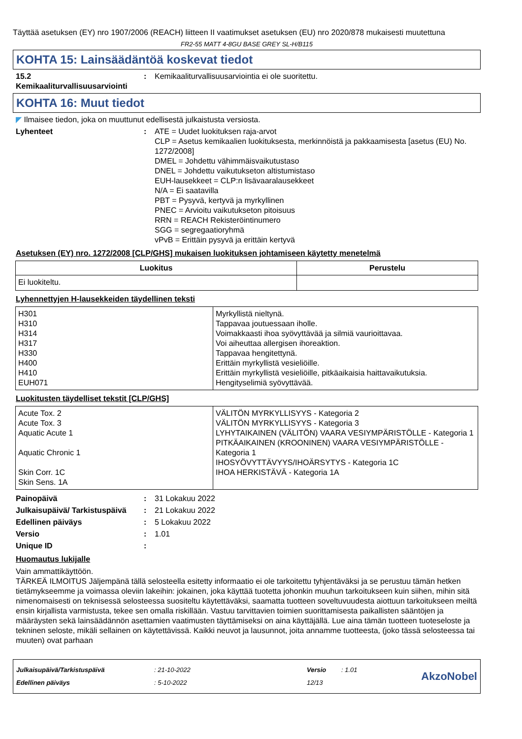Täyttää asetuksen (EY) nro 1907/2006 (REACH) liitteen II vaatimukset asetuksen (EU) nro 2020/878 mukaisesti muutettuna
FR2-55 MATT 4-8GU BASE GREY SL-H/B115
KOHTA 15: Lainsäädäntöä koskevat tiedot
15.2 Kemikaaliturvallisuusarviointi
: Kemikaaliturvallisuusarviointia ei ole suoritettu.
KOHTA 16: Muut tiedot
◤ Ilmaisee tiedon, joka on muuttunut edellisestä julkaistusta versiosta.
Lyhenteet : ATE = Uudet luokituksen raja-arvot
CLP = Asetus kemikaalien luokituksesta, merkinnöistä ja pakkaamisesta [asetus (EU) No. 1272/2008]
DMEL = Johdettu vähimmäisvaikutustaso
DNEL = Johdettu vaikutukseton altistumistaso
EUH-lausekkeet = CLP:n lisävaaralausekkeet
N/A = Ei saatavilla
PBT = Pysyvä, kertyvä ja myrkyllinen
PNEC = Arvioitu vaikutukseton pitoisuus
RRN = REACH Rekisteröintinumero
SGG = segregaatioryhmä
vPvB = Erittäin pysyvä ja erittäin kertyvä
Asetuksen (EY) nro. 1272/2008 [CLP/GHS] mukaisen luokituksen johtamiseen käytetty menetelmä
| Luokitus | Perustelu |
| --- | --- |
| Ei luokiteltu. | |
Lyhennettyjen H-lausekkeiden täydellinen teksti
| H301 H310 H314 H317 H330 H400 H410 EUH071 | Myrkyllistä nieltynä. Tappavaa joutuessaan iholle. Voimakkaasti ihoa syövyttävää ja silmiä vaurioittavaa. Voi aiheuttaa allergisen ihoreaktion. Tappavaa hengitettynä. Erittäin myrkyllistä vesieliöille. Erittäin myrkyllistä vesieliöille, pitkäaikaisia haittavaikutuksia. Hengityselimiä syövyttävää. |
Luokitusten täydelliset tekstit [CLP/GHS]
| Acute Tox. 2 Acute Tox. 3 Aquatic Acute 1 Aquatic Chronic 1 Skin Corr. 1C Skin Sens. 1A | VÄLITÖN MYRKYLLISYYS - Kategoria 2 VÄLITÖN MYRKYLLISYYS - Kategoria 3 LYHYTAIKAINEN (VÄLITÖN) VAARA VESIYMPÄRISTÖLLE - Kategoria 1 PITKÄAIKAINEN (KROONINEN) VAARA VESIYMPÄRISTÖLLE - Kategoria 1 IHOSYÖVYTTÄVYYS/IHOÄRSYTYS - Kategoria 1C IHOA HERKISTÄVÄ - Kategoria 1A |
Painopäivä : 31 Lokakuu 2022
Julkaisupäivä/ Tarkistuspäivä
: 21 Lokakuu 2022
Edellinen päiväys : 5 Lokakuu 2022
Versio : 1.01
Unique ID :
Huomautus lukijalle
Vain ammattikäyttöön.
TÄRKEÄ ILMOITUS Jäljempänä tällä selosteella esitetty informaatio ei ole tarkoitettu tyhjentäväksi ja se perustuu tämän hetken tietämykseemme ja voimassa oleviin lakeihin: jokainen, joka käyttää tuotetta johonkin muuhun tarkoitukseen kuin siihen, mihin sitä nimenomaisesti on teknisessä selosteessa suositeltu käytettäväksi, saamatta tuotteen soveltuvuudesta aiottuun tarkoitukseen meiltä ensin kirjallista varmistusta, tekee sen omalla riskillään. Vastuu tarvittavien toimien suorittamisesta paikallisten sääntöjen ja määräysten sekä lainsäädännön asettamien vaatimusten täyttämiseksi on aina käyttäjällä. Lue aina tämän tuotteen tuoteseloste ja tekninen seloste, mikäli sellainen on käytettävissä. Kaikki neuvot ja lausunnot, joita annamme tuotteesta, (joko tässä selosteessa tai muuten) ovat parhaan
Julkaisupäivä/Tarkistuspäivä
Edellinen päiväys
: 21-10-2022
: 5-10-2022
Versio
12/13
: 1.01
AkzoNobel